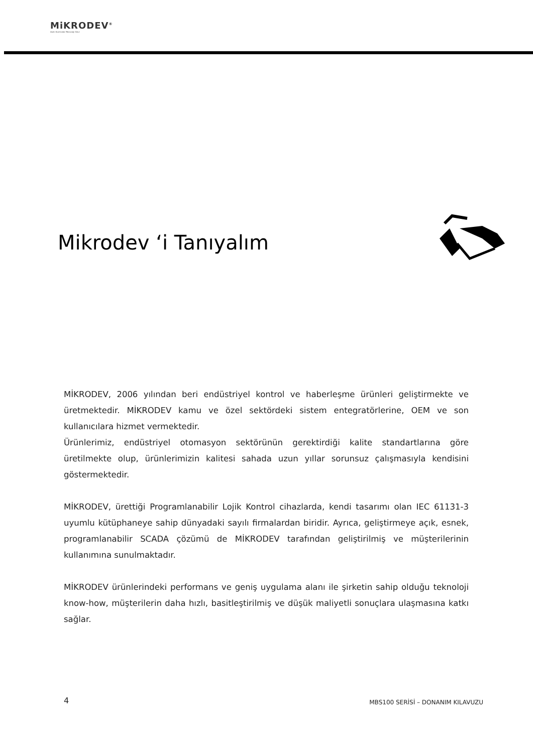MiKRODEV<sup>®</sup>
Akıllı Kontrolde Teknoloji Devi
Mikrodev ‘i Tanıyalım
MİKRODEV, 2006 yılından beri endüstriyel kontrol ve haberleşme ürünleri geliştirmekte ve üretmektedir. MİKRODEV kamu ve özel sektördeki sistem entegratörlerine, OEM ve son kullanıcılara hizmet vermektedir.
Ürünlerimiz, endüstriyel otomasyon sektörünün gerektirdiği kalite standartlarına göre üretilmekte olup, ürünlerimizin kalitesi sahada uzun yıllar sorunsuz çalışmasıyla kendisini göstermektedir.
MİKRODEV, ürettiği Programlanabilir Lojik Kontrol cihazlarda, kendi tasarımı olan IEC 61131-3 uyumlu kütüphaneye sahip dünyadaki sayılı firmalardan biridir. Ayrıca, geliştirmeye açık, esnek, programlanabilir SCADA çözümü de MİKRODEV tarafından geliştirilmiş ve müşterilerinin kullanımına sunulmaktadır.
MİKRODEV ürünlerindeki performans ve geniş uygulama alanı ile şirketin sahip olduğu teknoloji know-how, müşterilerin daha hızlı, basitleştirilmiş ve düşük maliyetli sonuçlara ulaşmasına katkı sağlar.
4 MBS100 SERİSİ – DONANIM KILAVUZU